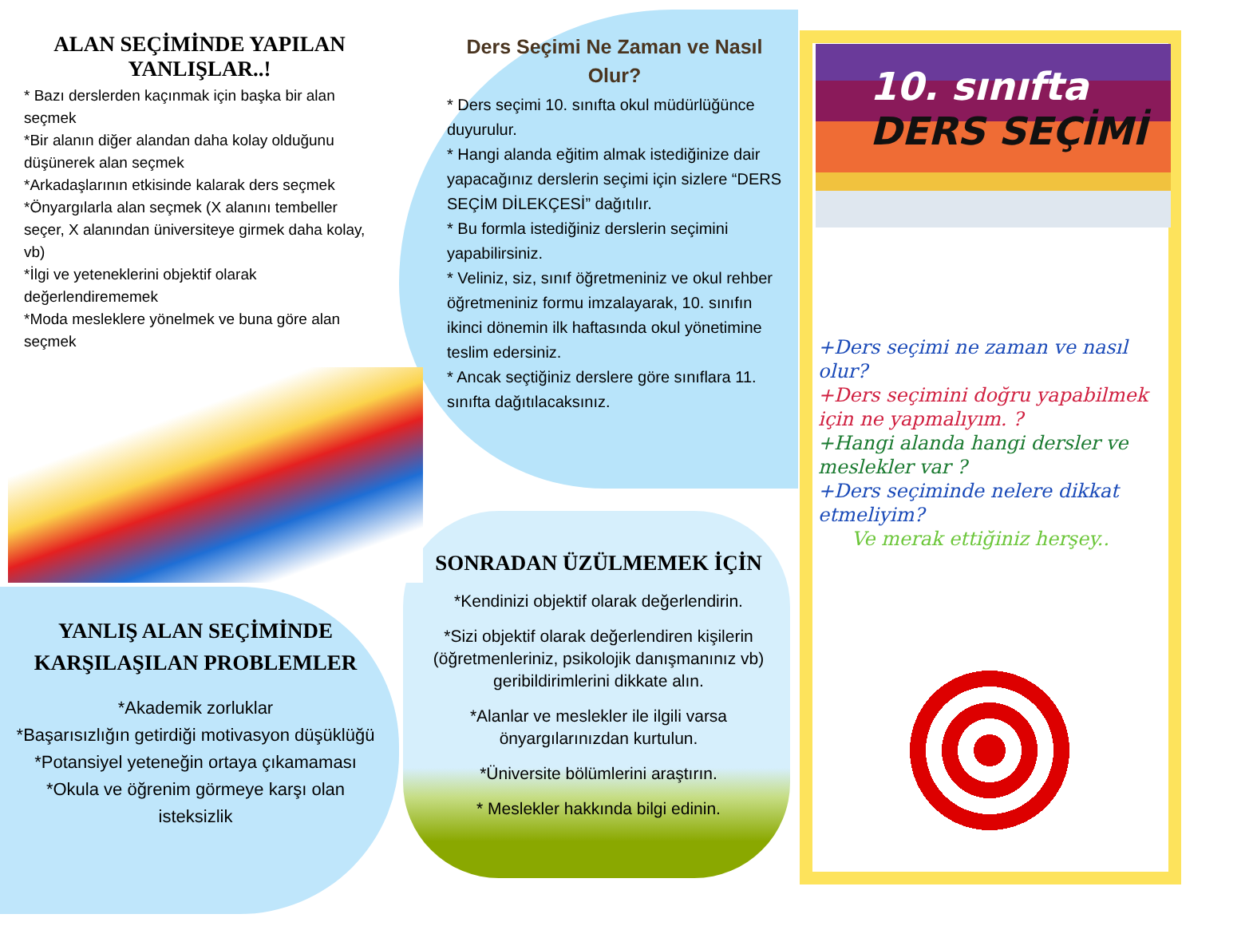ALAN SEÇİMİNDE YAPILAN YANLIŞLAR..!
* Bazı derslerden kaçınmak için başka bir alan seçmek
*Bir alanın diğer alandan daha kolay olduğunu düşünerek alan seçmek
*Arkadaşlarının etkisinde kalarak ders seçmek
*Önyargılarla alan seçmek (X alanını tembeller seçer, X alanından üniversiteye girmek daha kolay, vb)
*İlgi ve yeteneklerini objektif olarak değerlendirememek
*Moda mesleklere yönelmek ve buna göre alan seçmek
Ders Seçimi Ne Zaman ve Nasıl Olur?
* Ders seçimi 10. sınıfta okul müdürlüğünce duyurulur.
* Hangi alanda eğitim almak istediğinize dair yapacağınız derslerin seçimi için sizlere “DERS SEÇİM DİLEKÇESİ” dağıtılır.
* Bu formla istediğiniz derslerin seçimini yapabilirsiniz.
* Veliniz, siz, sınıf öğretmeniniz ve okul rehber öğretmeniniz formu imzalayarak, 10. sınıfın ikinci dönemin ilk haftasında okul yönetimine teslim edersiniz.
* Ancak seçtiğiniz derslere göre sınıflara 11. sınıfta dağıtılacaksınız.
10. sınıfta
DERS SEÇİMİ
+Ders seçimi ne zaman ve nasıl olur?
+Ders seçimini doğru yapabilmek için ne yapmalıyım. ?
+Hangi alanda hangi dersler ve meslekler var ?
+Ders seçiminde nelere dikkat etmeliyim?
Ve merak ettiğiniz herşey..
YANLIŞ ALAN SEÇİMİNDE KARŞILAŞILAN PROBLEMLER
*Akademik zorluklar
*Başarısızlığın getirdiği motivasyon düşüklüğü
*Potansiyel yeteneğin ortaya çıkamaması
*Okula ve öğrenim görmeye karşı olan isteksizlik
SONRADAN ÜZÜLMEMEK İÇİN
*Kendinizi objektif olarak değerlendirin.
*Sizi objektif olarak değerlendiren kişilerin (öğretmenleriniz, psikolojik danışmanınız vb) geribildirimlerini dikkate alın.
*Alanlar ve meslekler ile ilgili varsa önyargılarınızdan kurtulun.
*Üniversite bölümlerini araştırın.
* Meslekler hakkında bilgi edinin.